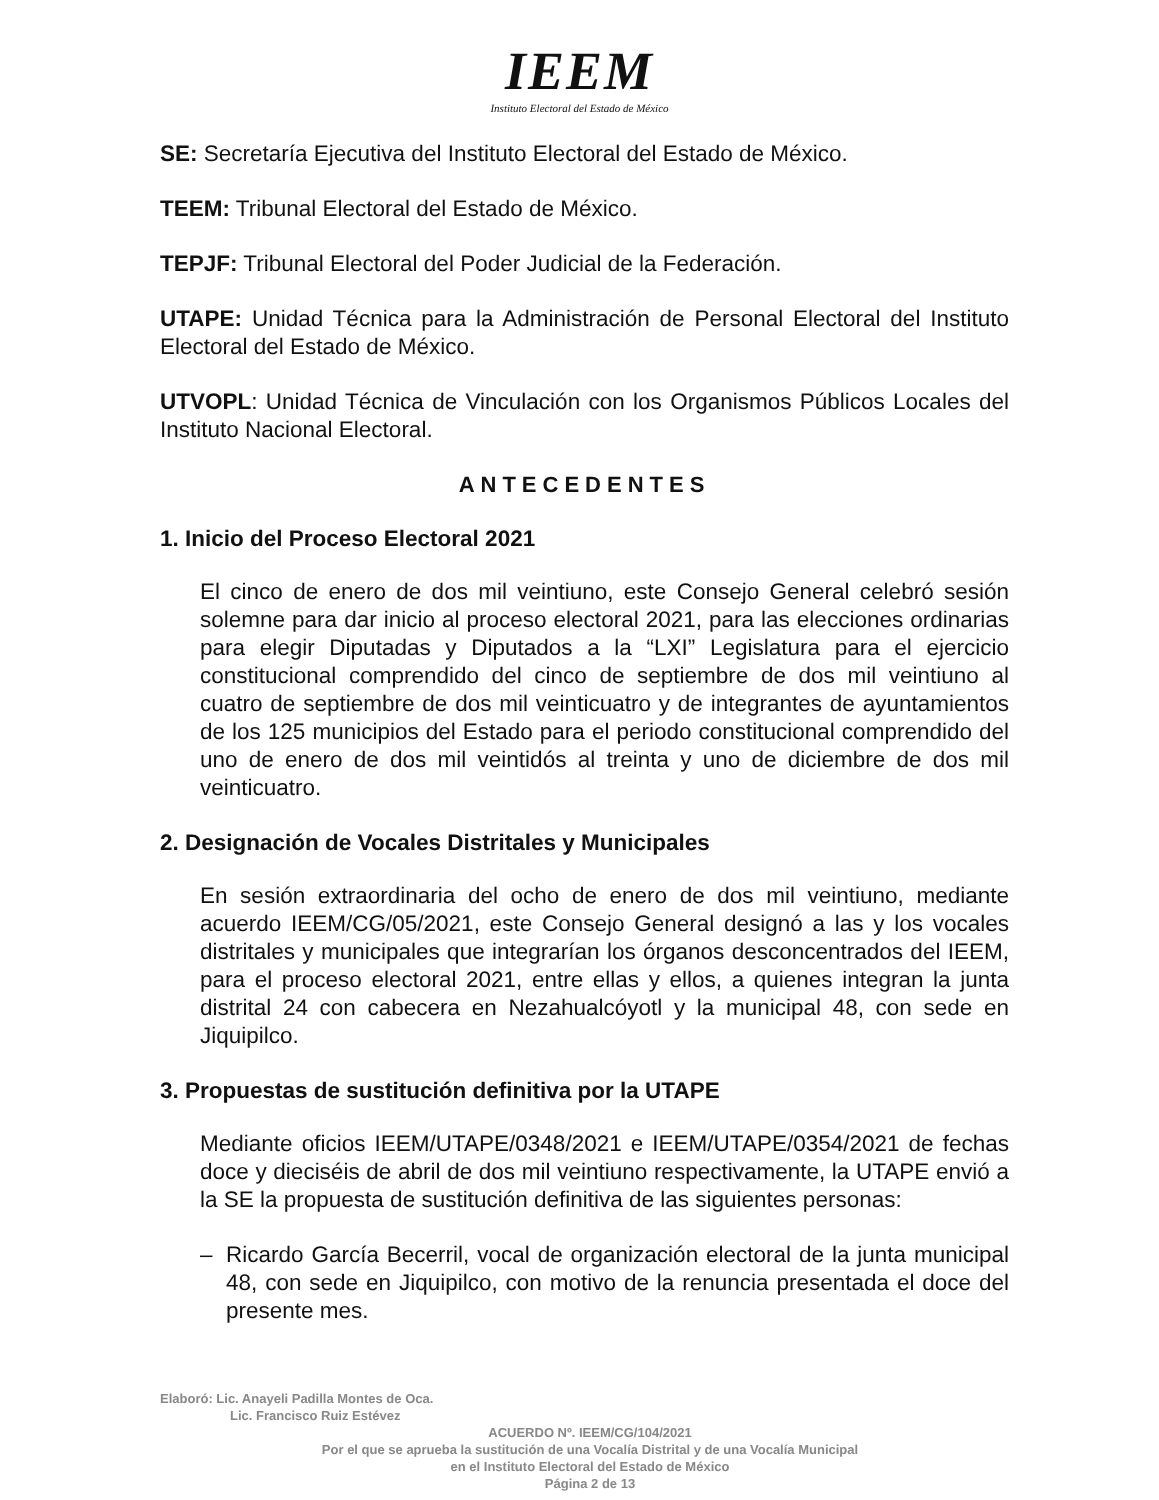IEEM
Instituto Electoral del Estado de México
SE: Secretaría Ejecutiva del Instituto Electoral del Estado de México.
TEEM: Tribunal Electoral del Estado de México.
TEPJF: Tribunal Electoral del Poder Judicial de la Federación.
UTAPE: Unidad Técnica para la Administración de Personal Electoral del Instituto Electoral del Estado de México.
UTVOPL: Unidad Técnica de Vinculación con los Organismos Públicos Locales del Instituto Nacional Electoral.
ANTECEDENTES
1. Inicio del Proceso Electoral 2021
El cinco de enero de dos mil veintiuno, este Consejo General celebró sesión solemne para dar inicio al proceso electoral 2021, para las elecciones ordinarias para elegir Diputadas y Diputados a la “LXI” Legislatura para el ejercicio constitucional comprendido del cinco de septiembre de dos mil veintiuno al cuatro de septiembre de dos mil veinticuatro y de integrantes de ayuntamientos de los 125 municipios del Estado para el periodo constitucional comprendido del uno de enero de dos mil veintidós al treinta y uno de diciembre de dos mil veinticuatro.
2. Designación de Vocales Distritales y Municipales
En sesión extraordinaria del ocho de enero de dos mil veintiuno, mediante acuerdo IEEM/CG/05/2021, este Consejo General designó a las y los vocales distritales y municipales que integrarían los órganos desconcentrados del IEEM, para el proceso electoral 2021, entre ellas y ellos, a quienes integran la junta distrital 24 con cabecera en Nezahualcóyotl y la municipal 48, con sede en Jiquipilco.
3. Propuestas de sustitución definitiva por la UTAPE
Mediante oficios IEEM/UTAPE/0348/2021 e IEEM/UTAPE/0354/2021 de fechas doce y dieciséis de abril de dos mil veintiuno respectivamente, la UTAPE envió a la SE la propuesta de sustitución definitiva de las siguientes personas:
– Ricardo García Becerril, vocal de organización electoral de la junta municipal 48, con sede en Jiquipilco, con motivo de la renuncia presentada el doce del presente mes.
Elaboró: Lic. Anayeli Padilla Montes de Oca.
Lic. Francisco Ruiz Estévez
ACUERDO Nº. IEEM/CG/104/2021
Por el que se aprueba la sustitución de una Vocalía Distrital y de una Vocalía Municipal
en el Instituto Electoral del Estado de México
Página 2 de 13